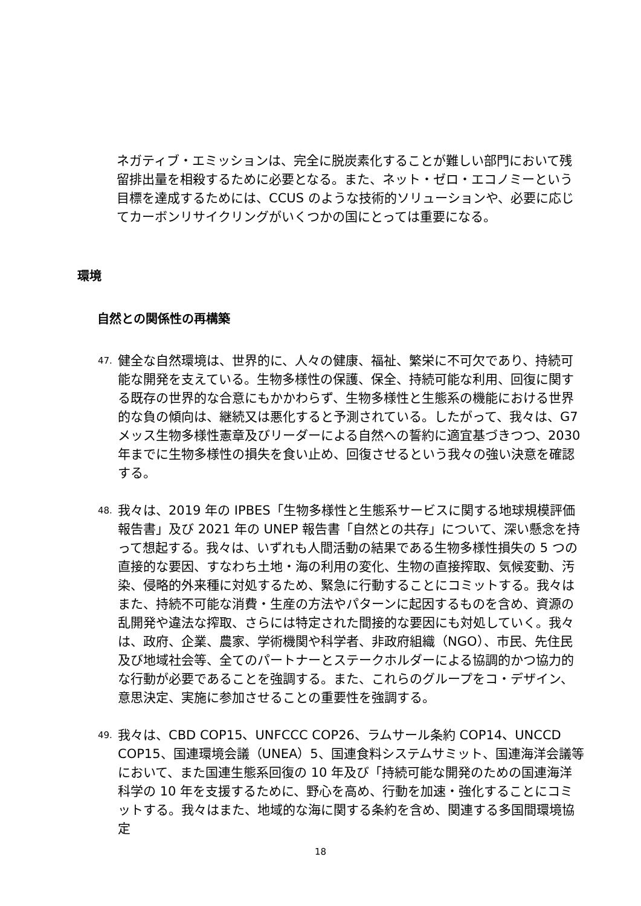ネガティブ・エミッションは、完全に脱炭素化することが難しい部門において残留排出量を相殺するために必要となる。また、ネット・ゼロ・エコノミーという目標を達成するためには、CCUS のような技術的ソリューションや、必要に応じてカーボンリサイクリングがいくつかの国にとっては重要になる。
環境
自然との関係性の再構築
47.
健全な自然環境は、世界的に、人々の健康、福祉、繁栄に不可欠であり、持続可能な開発を支えている。生物多様性の保護、保全、持続可能な利用、回復に関する既存の世界的な合意にもかかわらず、生物多様性と生態系の機能における世界的な負の傾向は、継続又は悪化すると予測されている。したがって、我々は、G7 メッス生物多様性憲章及びリーダーによる自然への誓約に適宜基づきつつ、2030 年までに生物多様性の損失を食い止め、回復させるという我々の強い決意を確認する。
48.
我々は、2019 年の IPBES「生物多様性と生態系サービスに関する地球規模評価報告書」及び 2021 年の UNEP 報告書「自然との共存」について、深い懸念を持って想起する。我々は、いずれも人間活動の結果である生物多様性損失の 5 つの直接的な要因、すなわち土地・海の利用の変化、生物の直接搾取、気候変動、汚染、侵略的外来種に対処するため、緊急に行動することにコミットする。我々はまた、持続不可能な消費・生産の方法やパターンに起因するものを含め、資源の乱開発や違法な搾取、さらには特定された間接的な要因にも対処していく。我々は、政府、企業、農家、学術機関や科学者、非政府組織（NGO）、市民、先住民及び地域社会等、全てのパートナーとステークホルダーによる協調的かつ協力的な行動が必要であることを強調する。また、これらのグループをコ・デザイン、意思決定、実施に参加させることの重要性を強調する。
49.
我々は、CBD COP15、UNFCCC COP26、ラムサール条約 COP14、UNCCD COP15、国連環境会議（UNEA）5、国連食料システムサミット、国連海洋会議等において、また国連生態系回復の 10 年及び「持続可能な開発のための国連海洋科学の 10 年を支援するために、野心を高め、行動を加速・強化することにコミットする。我々はまた、地域的な海に関する条約を含め、関連する多国間環境協定
18